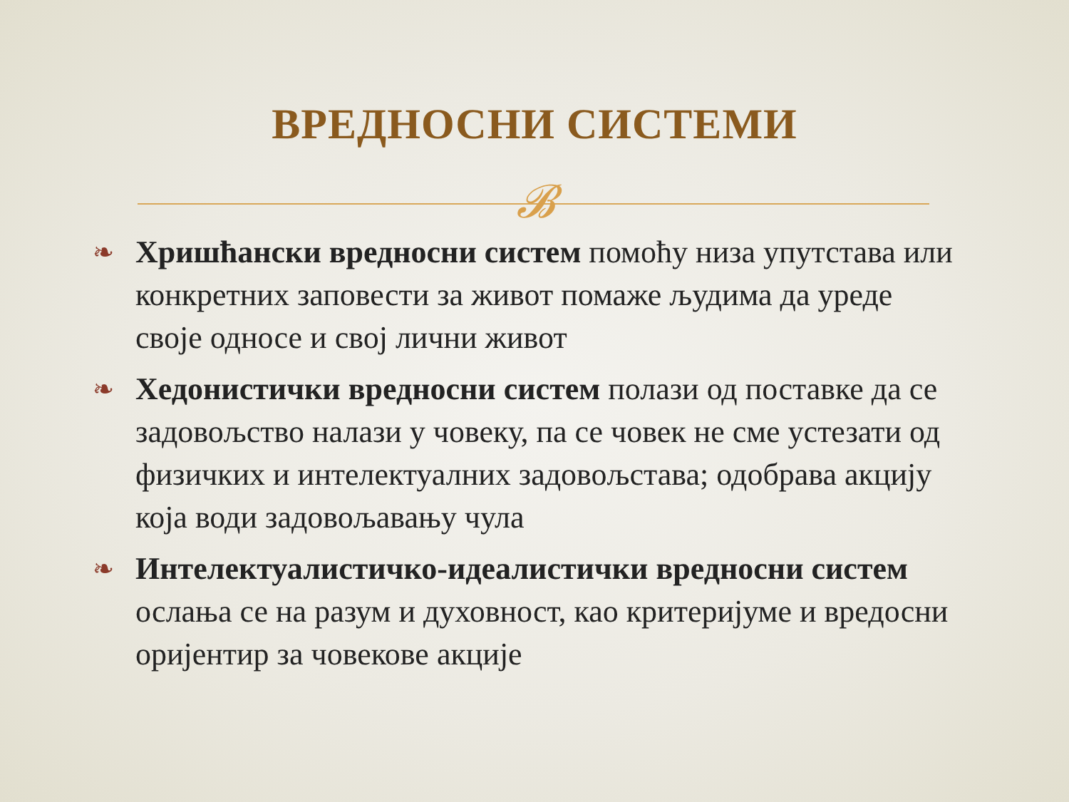ВРЕДНОСНИ СИСТЕМИ
𝓑
❧ Хришћански вредносни систем помоћу низа упутстава или конкретних заповести за живот помаже људима да уреде своје односе и свој лични живот
❧ Хедонистички вредносни систем полази од поставке да се задовољство налази у човеку, па се човек не сме устезати од физичких и интелектуалних задовољстава; одобрава акцију која води задовољавању чула
❧ Интелектуалистичко-идеалистички вредносни систем ослања се на разум и духовност, као критеријуме и вредосни оријентир за човекове акције